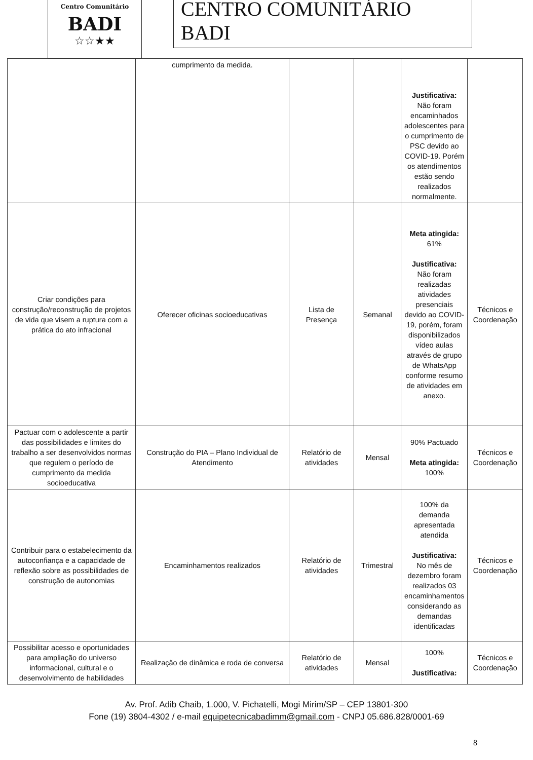Centro Comunitário
BADI
☆☆★★
CENTRO COMUNITÁRIO BADI
| | cumprimento da medida. | | | Justificativa: Não foram encaminhados adolescentes para o cumprimento de PSC devido ao COVID-19. Porém os atendimentos estão sendo realizados normalmente. | |
| Criar condições para construção/reconstrução de projetos de vida que visem a ruptura com a prática do ato infracional | Oferecer oficinas socioeducativas | Lista de Presença | Semanal | Meta atingida: 61% Justificativa: Não foram realizadas atividades presenciais devido ao COVID-19, porém, foram disponibilizados vídeo aulas através de grupo de WhatsApp conforme resumo de atividades em anexo. | Técnicos e Coordenação |
| Pactuar com o adolescente a partir das possibilidades e limites do trabalho a ser desenvolvidos normas que regulem o período de cumprimento da medida socioeducativa | Construção do PIA – Plano Individual de Atendimento | Relatório de atividades | Mensal | 90% Pactuado Meta atingida: 100% | Técnicos e Coordenação |
| Contribuir para o estabelecimento da autoconfiança e a capacidade de reflexão sobre as possibilidades de construção de autonomias | Encaminhamentos realizados | Relatório de atividades | Trimestral | 100% da demanda apresentada atendida Justificativa: No mês de dezembro foram realizados 03 encaminhamentos considerando as demandas identificadas | Técnicos e Coordenação |
| Possibilitar acesso e oportunidades para ampliação do universo informacional, cultural e o desenvolvimento de habilidades | Realização de dinâmica e roda de conversa | Relatório de atividades | Mensal | 100% Justificativa: | Técnicos e Coordenação |
Av. Prof. Adib Chaib, 1.000, V. Pichatelli, Mogi Mirim/SP – CEP 13801-300
Fone (19) 3804-4302 / e-mail equipetecnicabadimm@gmail.com - CNPJ 05.686.828/0001-69
8